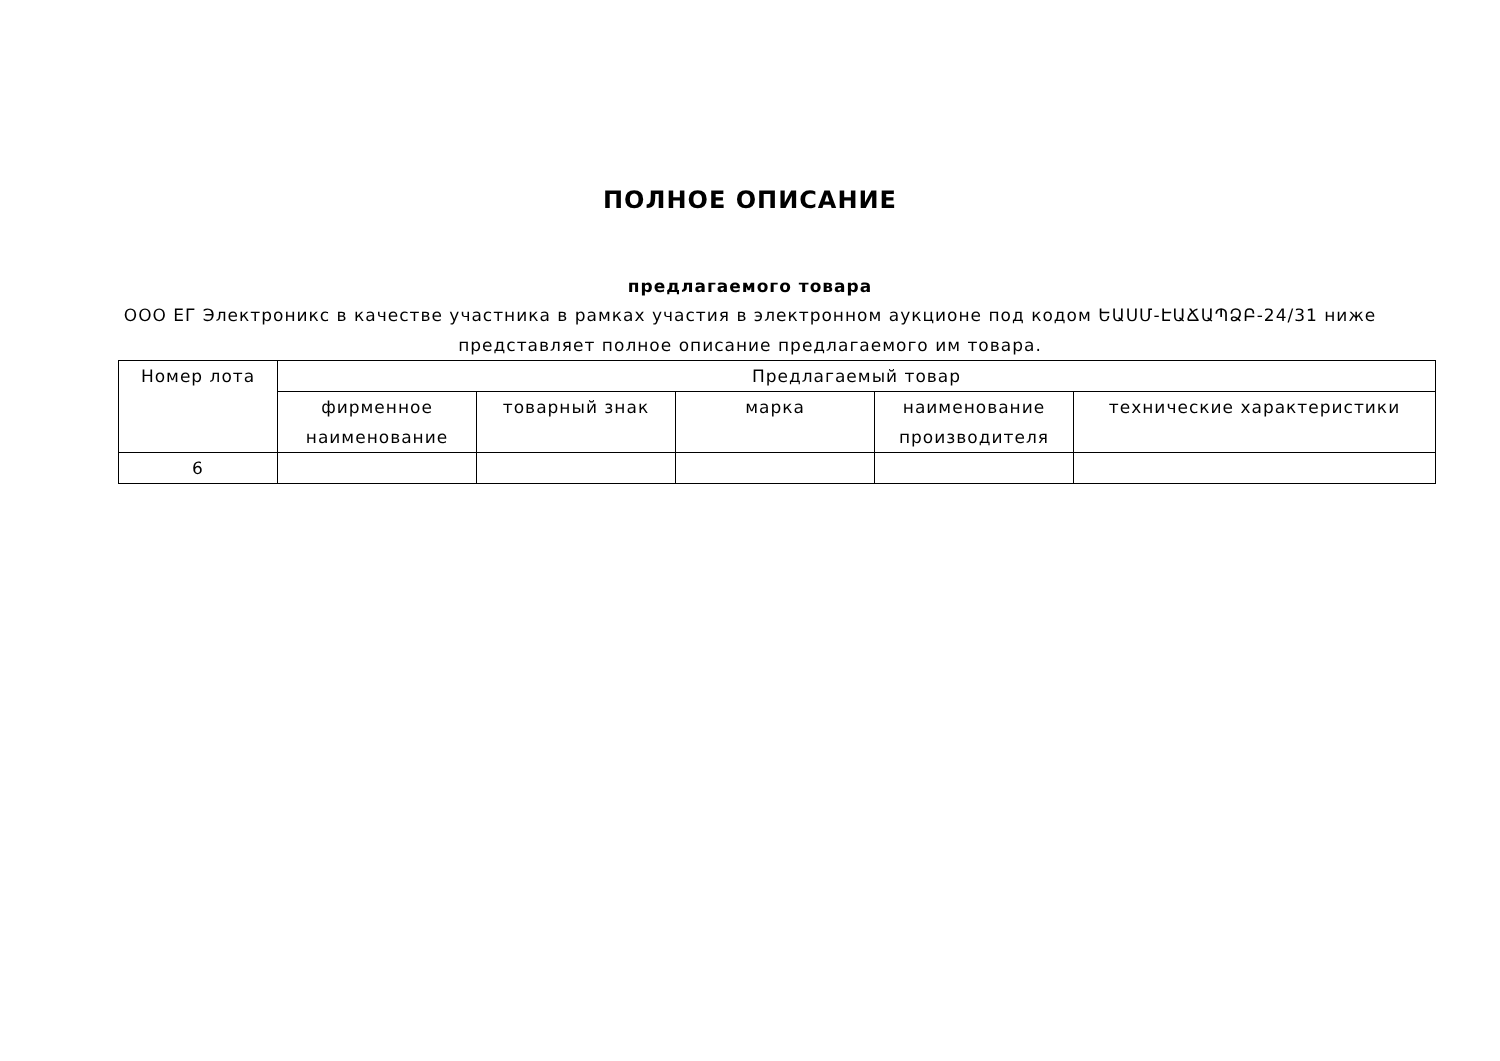ПОЛНОЕ ОПИСАНИЕ
предлагаемого товара
ООО ЕГ Электроникс в качестве участника в рамках участия в электронном аукционе под кодом ԵԱՍՄ-ԷԱՃԱՊՁԲ-24/31 ниже представляет полное описание предлагаемого им товара.
| Номер лота | Предлагаемый товар | | | | |
| --- | --- | --- | --- | --- | --- |
| | фирменное наименование | товарный знак | марка | наименование производителя | технические характеристики |
| 6 | | | | | |